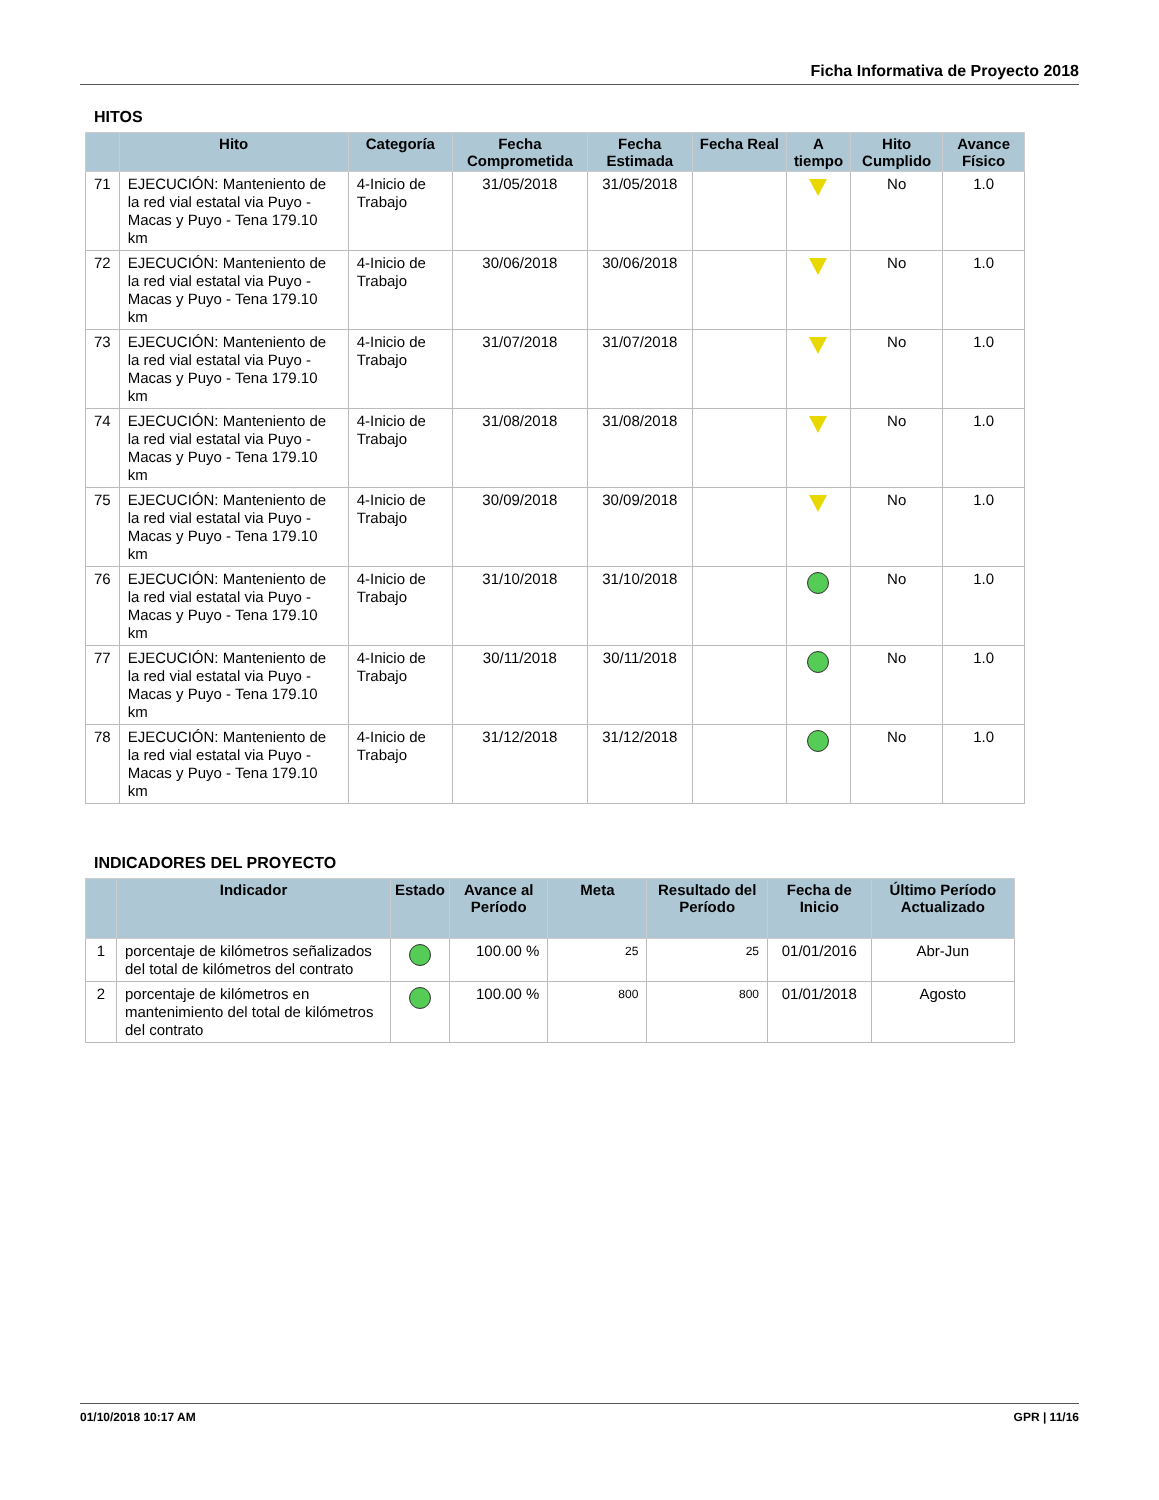Ficha Informativa de Proyecto 2018
HITOS
| | Hito | Categoría | Fecha Comprometida | Fecha Estimada | Fecha Real | A tiempo | Hito Cumplido | Avance Físico |
| --- | --- | --- | --- | --- | --- | --- | --- | --- |
| 71 | EJECUCIÓN: Manteniento de la red vial estatal via Puyo - Macas y Puyo - Tena 179.10 km | 4-Inicio de Trabajo | 31/05/2018 | 31/05/2018 | | | No | 1.0 |
| 72 | EJECUCIÓN: Manteniento de la red vial estatal via Puyo - Macas y Puyo - Tena 179.10 km | 4-Inicio de Trabajo | 30/06/2018 | 30/06/2018 | | | No | 1.0 |
| 73 | EJECUCIÓN: Manteniento de la red vial estatal via Puyo - Macas y Puyo - Tena 179.10 km | 4-Inicio de Trabajo | 31/07/2018 | 31/07/2018 | | | No | 1.0 |
| 74 | EJECUCIÓN: Manteniento de la red vial estatal via Puyo - Macas y Puyo - Tena 179.10 km | 4-Inicio de Trabajo | 31/08/2018 | 31/08/2018 | | | No | 1.0 |
| 75 | EJECUCIÓN: Manteniento de la red vial estatal via Puyo - Macas y Puyo - Tena 179.10 km | 4-Inicio de Trabajo | 30/09/2018 | 30/09/2018 | | | No | 1.0 |
| 76 | EJECUCIÓN: Manteniento de la red vial estatal via Puyo - Macas y Puyo - Tena 179.10 km | 4-Inicio de Trabajo | 31/10/2018 | 31/10/2018 | | | No | 1.0 |
| 77 | EJECUCIÓN: Manteniento de la red vial estatal via Puyo - Macas y Puyo - Tena 179.10 km | 4-Inicio de Trabajo | 30/11/2018 | 30/11/2018 | | | No | 1.0 |
| 78 | EJECUCIÓN: Manteniento de la red vial estatal via Puyo - Macas y Puyo - Tena 179.10 km | 4-Inicio de Trabajo | 31/12/2018 | 31/12/2018 | | | No | 1.0 |
INDICADORES DEL PROYECTO
| | Indicador | Estado | Avance al Período | Meta | Resultado del Período | Fecha de Inicio | Último Período Actualizado |
| --- | --- | --- | --- | --- | --- | --- | --- |
| 1 | porcentaje de kilómetros señalizados del total de kilómetros del contrato | | 100.00 % | 25 | 25 | 01/01/2016 | Abr-Jun |
| 2 | porcentaje de kilómetros en mantenimiento del total de kilómetros del contrato | | 100.00 % | 800 | 800 | 01/01/2018 | Agosto |
01/10/2018 10:17 AM GPR | 11/16